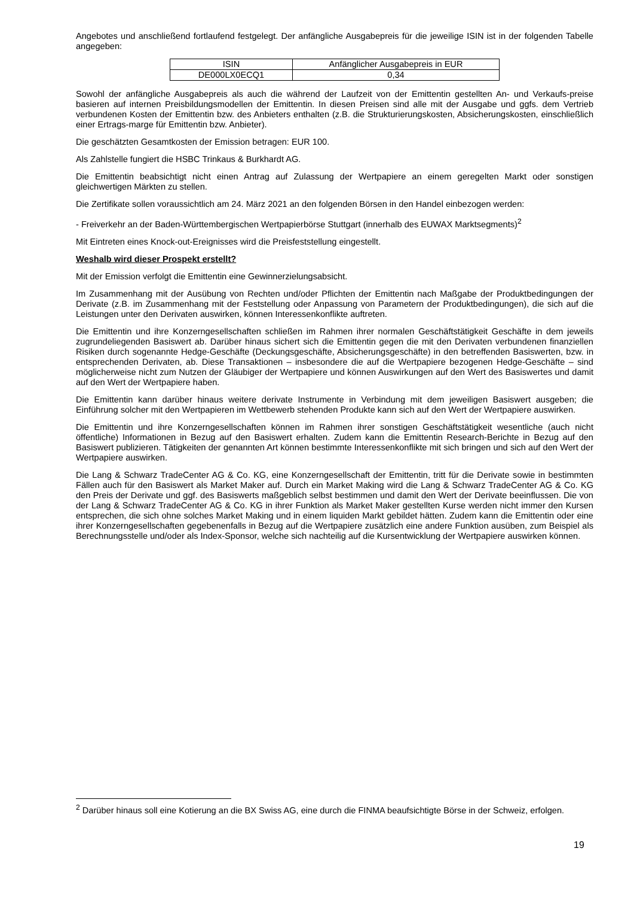Angebotes und anschließend fortlaufend festgelegt. Der anfängliche Ausgabepreis für die jeweilige ISIN ist in der folgenden Tabelle angegeben:
| ISIN | Anfänglicher Ausgabepreis in EUR |
| DE000LX0ECQ1 | 0,34 |
Sowohl der anfängliche Ausgabepreis als auch die während der Laufzeit von der Emittentin gestellten An- und Verkaufs-preise basieren auf internen Preisbildungsmodellen der Emittentin. In diesen Preisen sind alle mit der Ausgabe und ggfs. dem Vertrieb verbundenen Kosten der Emittentin bzw. des Anbieters enthalten (z.B. die Strukturierungskosten, Absicherungskosten, einschließlich einer Ertrags-marge für Emittentin bzw. Anbieter).
Die geschätzten Gesamtkosten der Emission betragen: EUR 100.
Als Zahlstelle fungiert die HSBC Trinkaus & Burkhardt AG.
Die Emittentin beabsichtigt nicht einen Antrag auf Zulassung der Wertpapiere an einem geregelten Markt oder sonstigen gleichwertigen Märkten zu stellen.
Die Zertifikate sollen voraussichtlich am 24. März 2021 an den folgenden Börsen in den Handel einbezogen werden:
- Freiverkehr an der Baden-Württembergischen Wertpapierbörse Stuttgart (innerhalb des EUWAX Marktsegments)<sup>2</sup>
Mit Eintreten eines Knock-out-Ereignisses wird die Preisfeststellung eingestellt.
Weshalb wird dieser Prospekt erstellt?
Mit der Emission verfolgt die Emittentin eine Gewinnerzielungsabsicht.
Im Zusammenhang mit der Ausübung von Rechten und/oder Pflichten der Emittentin nach Maßgabe der Produktbedingungen der Derivate (z.B. im Zusammenhang mit der Feststellung oder Anpassung von Parametern der Produktbedingungen), die sich auf die Leistungen unter den Derivaten auswirken, können Interessenkonflikte auftreten.
Die Emittentin und ihre Konzerngesellschaften schließen im Rahmen ihrer normalen Geschäftstätigkeit Geschäfte in dem jeweils zugrundeliegenden Basiswert ab. Darüber hinaus sichert sich die Emittentin gegen die mit den Derivaten verbundenen finanziellen Risiken durch sogenannte Hedge-Geschäfte (Deckungsgeschäfte, Absicherungsgeschäfte) in den betreffenden Basiswerten, bzw. in entsprechenden Derivaten, ab. Diese Transaktionen – insbesondere die auf die Wertpapiere bezogenen Hedge-Geschäfte – sind möglicherweise nicht zum Nutzen der Gläubiger der Wertpapiere und können Auswirkungen auf den Wert des Basiswertes und damit auf den Wert der Wertpapiere haben.
Die Emittentin kann darüber hinaus weitere derivate Instrumente in Verbindung mit dem jeweiligen Basiswert ausgeben; die Einführung solcher mit den Wertpapieren im Wettbewerb stehenden Produkte kann sich auf den Wert der Wertpapiere auswirken.
Die Emittentin und ihre Konzerngesellschaften können im Rahmen ihrer sonstigen Geschäftstätigkeit wesentliche (auch nicht öffentliche) Informationen in Bezug auf den Basiswert erhalten. Zudem kann die Emittentin Research-Berichte in Bezug auf den Basiswert publizieren. Tätigkeiten der genannten Art können bestimmte Interessenkonflikte mit sich bringen und sich auf den Wert der Wertpapiere auswirken.
Die Lang & Schwarz TradeCenter AG & Co. KG, eine Konzerngesellschaft der Emittentin, tritt für die Derivate sowie in bestimmten Fällen auch für den Basiswert als Market Maker auf. Durch ein Market Making wird die Lang & Schwarz TradeCenter AG & Co. KG den Preis der Derivate und ggf. des Basiswerts maßgeblich selbst bestimmen und damit den Wert der Derivate beeinflussen. Die von der Lang & Schwarz TradeCenter AG & Co. KG in ihrer Funktion als Market Maker gestellten Kurse werden nicht immer den Kursen entsprechen, die sich ohne solches Market Making und in einem liquiden Markt gebildet hätten. Zudem kann die Emittentin oder eine ihrer Konzerngesellschaften gegebenenfalls in Bezug auf die Wertpapiere zusätzlich eine andere Funktion ausüben, zum Beispiel als Berechnungsstelle und/oder als Index-Sponsor, welche sich nachteilig auf die Kursentwicklung der Wertpapiere auswirken können.
<sup>2</sup> Darüber hinaus soll eine Kotierung an die BX Swiss AG, eine durch die FINMA beaufsichtigte Börse in der Schweiz, erfolgen.
19